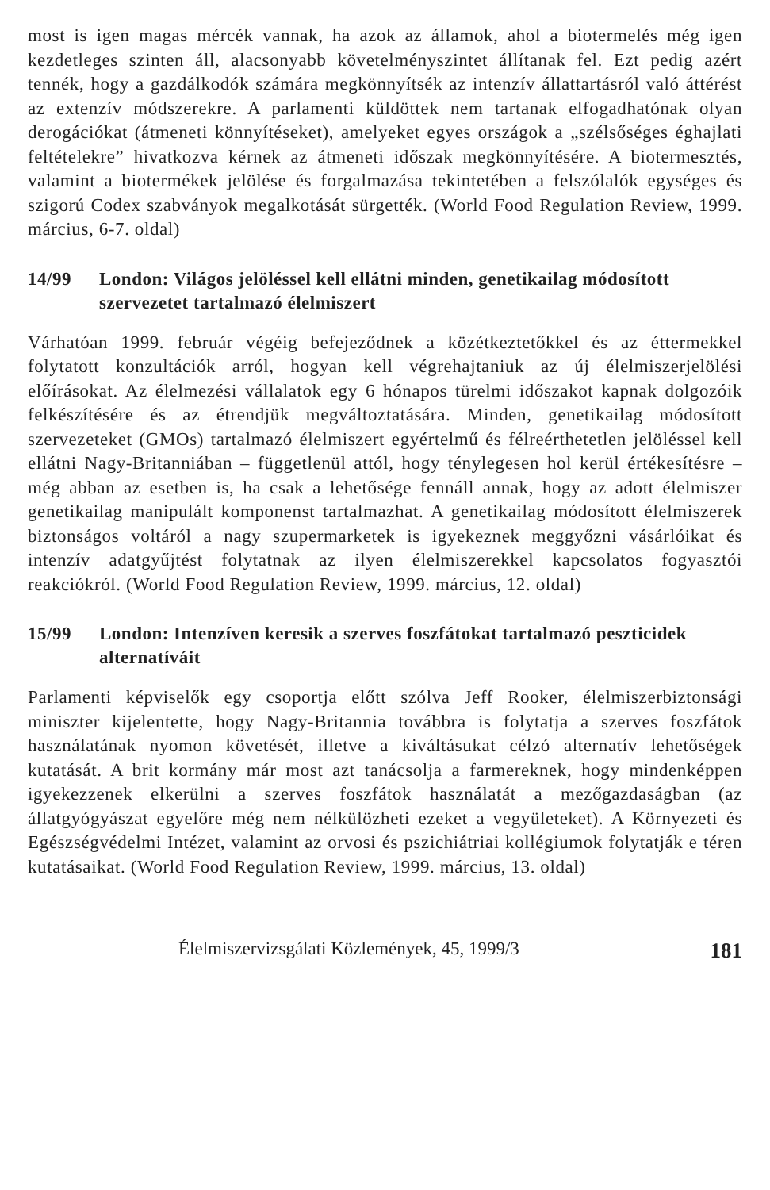most is igen magas mércék vannak, ha azok az államok, ahol a biotermelés még igen kezdetleges szinten áll, alacsonyabb követelményszintet állítanak fel. Ezt pedig azért tennék, hogy a gazdálkodók számára megkönnyítsék az intenzív állattartásról való áttérést az extenzív módszerekre. A parlamenti küldöttek nem tartanak elfogadhatónak olyan derogációkat (átmeneti könnyítéseket), amelyeket egyes országok a „szélsőséges éghajlati feltételekre” hivatkozva kérnek az átmeneti időszak megkönnyítésére. A biotermesztés, valamint a biotermékek jelölése és forgalmazása tekintetében a felszólalók egységes és szigorú Codex szabványok megalkotását sürgették. (World Food Regulation Review, 1999. március, 6-7. oldal)
14/99 London: Világos jelöléssel kell ellátni minden, genetikailag módosított szervezetet tartalmazó élelmiszert
Várhatóan 1999. február végéig befejeződnek a közétkeztetőkkel és az éttermekkel folytatott konzultációk arról, hogyan kell végrehajtaniuk az új élelmiszerjelölési előírásokat. Az élelmezési vállalatok egy 6 hónapos türelmi időszakot kapnak dolgozóik felkészítésére és az étrendjük megváltoztatására. Minden, genetikailag módosított szervezeteket (GMOs) tartalmazó élelmiszert egyértelmű és félreérthetetlen jelöléssel kell ellátni Nagy-Britanniában – függetlenül attól, hogy ténylegesen hol kerül értékesítésre – még abban az esetben is, ha csak a lehetősége fennáll annak, hogy az adott élelmiszer genetikailag manipulált komponenst tartalmazhat. A genetikailag módosított élelmiszerek biztonságos voltáról a nagy szupermarketek is igyekeznek meggyőzni vásárlóikat és intenzív adatgyűjtést folytatnak az ilyen élelmiszerekkel kapcsolatos fogyasztói reakciókról. (World Food Regulation Review, 1999. március, 12. oldal)
15/99 London: Intenzíven keresik a szerves foszfátokat tartalmazó peszticidek alternatíváit
Parlamenti képviselők egy csoportja előtt szólva Jeff Rooker, élelmiszerbiztonsági miniszter kijelentette, hogy Nagy-Britannia továbbra is folytatja a szerves foszfátok használatának nyomon követését, illetve a kiváltásukat célzó alternatív lehetőségek kutatását. A brit kormány már most azt tanácsolja a farmereknek, hogy mindenképpen igyekezzenek elkerülni a szerves foszfátok használatát a mezőgazdaságban (az állatgyógyászat egyelőre még nem nélkülözheti ezeket a vegyületeket). A Környezeti és Egészségvédelmi Intézet, valamint az orvosi és pszichiátriai kollégiumok folytatják e téren kutatásaikat. (World Food Regulation Review, 1999. március, 13. oldal)
Élelmiszervizsgálati Közlemények, 45, 1999/3 181